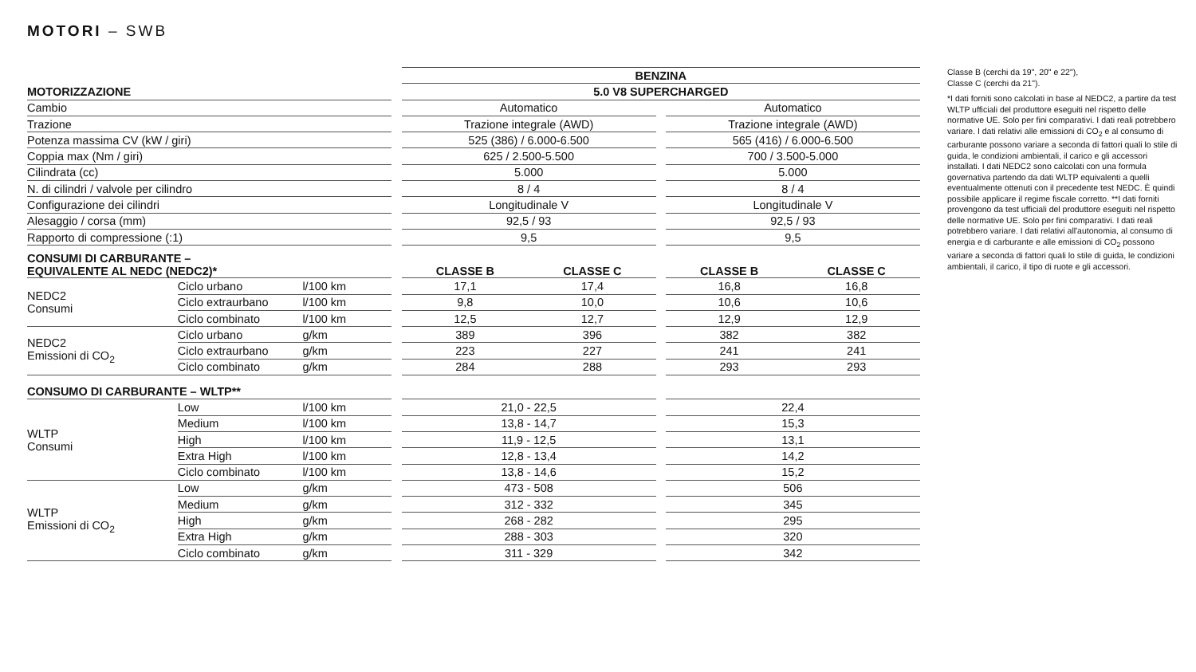MOTORI – SWB
| | | | | BENZINA | | | | |
| MOTORIZZAZIONE | | | | 5.0 V8 SUPERCHARGED | | | | |
| Cambio | | | | Automatico | | | Automatico | |
| Trazione | | | | Trazione integrale (AWD) | | | Trazione integrale (AWD) | |
| Potenza massima CV (kW / giri) | | | | 525 (386) / 6.000-6.500 | | | 565 (416) / 6.000-6.500 | |
| Coppia max (Nm / giri) | | | | 625 / 2.500-5.500 | | | 700 / 3.500-5.000 | |
| Cilindrata (cc) | | | | 5.000 | | | 5.000 | |
| N. di cilindri / valvole per cilindro | | | | 8 / 4 | | | 8 / 4 | |
| Configurazione dei cilindri | | | | Longitudinale V | | | Longitudinale V | |
| Alesaggio / corsa (mm) | | | | 92,5 / 93 | | | 92,5 / 93 | |
| Rapporto di compressione (:1) | | | | 9,5 | | | 9,5 | |
| CONSUMI DI CARBURANTE – EQUIVALENTE AL NEDC (NEDC2)* | | | | CLASSE B | CLASSE C | | CLASSE B | CLASSE C |
| NEDC2 Consumi | Ciclo urbano | l/100 km | | 17,1 | 17,4 | | 16,8 | 16,8 |
| | Ciclo extraurbano | l/100 km | | 9,8 | 10,0 | | 10,6 | 10,6 |
| | Ciclo combinato | l/100 km | | 12,5 | 12,7 | | 12,9 | 12,9 |
| NEDC2 Emissioni di CO<sub>2</sub> | Ciclo urbano | g/km | | 389 | 396 | | 382 | 382 |
| | Ciclo extraurbano | g/km | | 223 | 227 | | 241 | 241 |
| | Ciclo combinato | g/km | | 284 | 288 | | 293 | 293 |
| CONSUMO DI CARBURANTE – WLTP** | | | | | | | | |
| WLTP Consumi | Low | l/100 km | | 21,0 - 22,5 | | | 22,4 | |
| | Medium | l/100 km | | 13,8 - 14,7 | | | 15,3 | |
| | High | l/100 km | | 11,9 - 12,5 | | | 13,1 | |
| | Extra High | l/100 km | | 12,8 - 13,4 | | | 14,2 | |
| | Ciclo combinato | l/100 km | | 13,8 - 14,6 | | | 15,2 | |
| WLTP Emissioni di CO<sub>2</sub> | Low | g/km | | 473 - 508 | | | 506 | |
| | Medium | g/km | | 312 - 332 | | | 345 | |
| | High | g/km | | 268 - 282 | | | 295 | |
| | Extra High | g/km | | 288 - 303 | | | 320 | |
| | Ciclo combinato | g/km | | 311 - 329 | | | 342 | |
Classe B (cerchi da 19", 20" e 22"),
Classe C (cerchi da 21").
*I dati forniti sono calcolati in base al NEDC2, a partire da test WLTP ufficiali del produttore eseguiti nel rispetto delle normative UE. Solo per fini comparativi. I dati reali potrebbero variare. I dati relativi alle emissioni di CO<sub>2</sub> e al consumo di carburante possono variare a seconda di fattori quali lo stile di guida, le condizioni ambientali, il carico e gli accessori installati. I dati NEDC2 sono calcolati con una formula governativa partendo da dati WLTP equivalenti a quelli eventualmente ottenuti con il precedente test NEDC. È quindi possibile applicare il regime fiscale corretto. **I dati forniti provengono da test ufficiali del produttore eseguiti nel rispetto delle normative UE. Solo per fini comparativi. I dati reali potrebbero variare. I dati relativi all'autonomia, al consumo di energia e di carburante e alle emissioni di CO<sub>2</sub> possono variare a seconda di fattori quali lo stile di guida, le condizioni ambientali, il carico, il tipo di ruote e gli accessori.